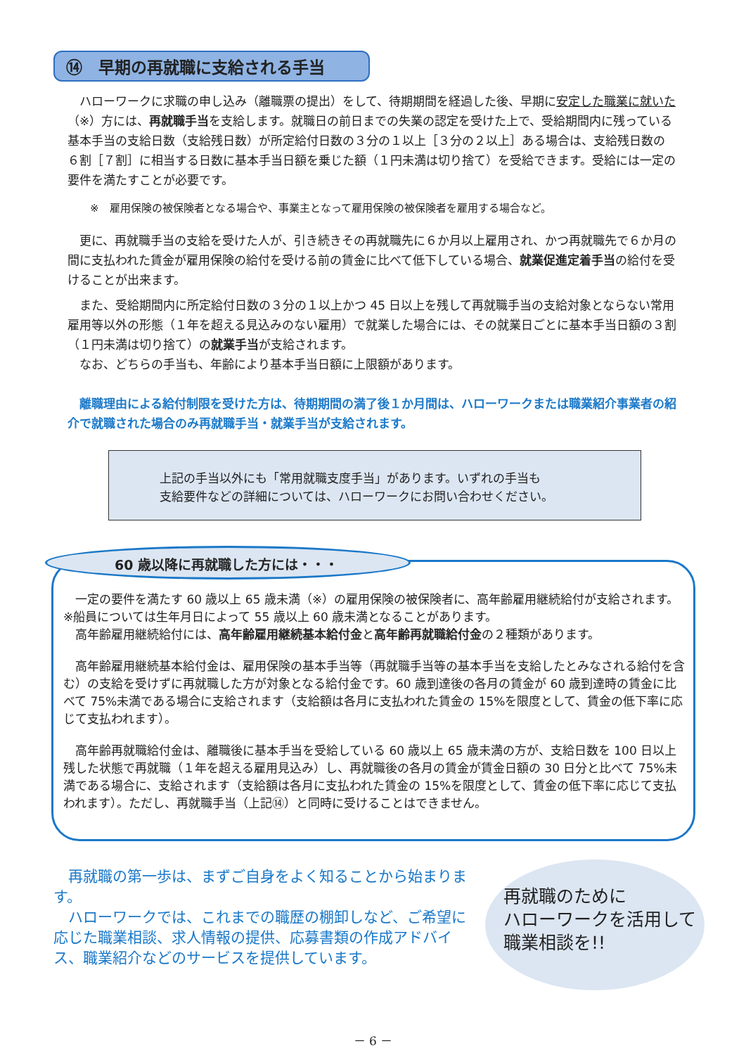⑭　早期の再就職に支給される手当
　ハローワークに求職の申し込み（離職票の提出）をして、待期期間を経過した後、早期に安定した職業に就いた（※）方には、再就職手当を支給します。就職日の前日までの失業の認定を受けた上で、受給期間内に残っている基本手当の支給日数（支給残日数）が所定給付日数の３分の１以上［３分の２以上］ある場合は、支給残日数の６割［７割］に相当する日数に基本手当日額を乗じた額（１円未満は切り捨て）を受給できます。受給には一定の要件を満たすことが必要です。
※　雇用保険の被保険者となる場合や、事業主となって雇用保険の被保険者を雇用する場合など。
　更に、再就職手当の支給を受けた人が、引き続きその再就職先に６か月以上雇用され、かつ再就職先で６か月の間に支払われた賃金が雇用保険の給付を受ける前の賃金に比べて低下している場合、就業促進定着手当の給付を受けることが出来ます。
　また、受給期間内に所定給付日数の３分の１以上かつ 45 日以上を残して再就職手当の支給対象とならない常用雇用等以外の形態（１年を超える見込みのない雇用）で就業した場合には、その就業日ごとに基本手当日額の３割（１円未満は切り捨て）の就業手当が支給されます。
　なお、どちらの手当も、年齢により基本手当日額に上限額があります。
　離職理由による給付制限を受けた方は、待期期間の満了後１か月間は、ハローワークまたは職業紹介事業者の紹介で就職された場合のみ再就職手当・就業手当が支給されます。
上記の手当以外にも「常用就職支度手当」があります。いずれの手当も
支給要件などの詳細については、ハローワークにお問い合わせください。
60 歳以降に再就職した方には・・・
　一定の要件を満たす 60 歳以上 65 歳未満（※）の雇用保険の被保険者に、高年齢雇用継続給付が支給されます。　※船員については生年月日によって 55 歳以上 60 歳未満となることがあります。
　高年齢雇用継続給付には、高年齢雇用継続基本給付金と高年齢再就職給付金の２種類があります。
　高年齢雇用継続基本給付金は、雇用保険の基本手当等（再就職手当等の基本手当を支給したとみなされる給付を含む）の支給を受けずに再就職した方が対象となる給付金です。60 歳到達後の各月の賃金が 60 歳到達時の賃金に比べて 75%未満である場合に支給されます（支給額は各月に支払われた賃金の 15%を限度として、賃金の低下率に応じて支払われます）。
　高年齢再就職給付金は、離職後に基本手当を受給している 60 歳以上 65 歳未満の方が、支給日数を 100 日以上残した状態で再就職（１年を超える雇用見込み）し、再就職後の各月の賃金が賃金日額の 30 日分と比べて 75%未満である場合に、支給されます（支給額は各月に支払われた賃金の 15%を限度として、賃金の低下率に応じて支払われます）。ただし、再就職手当（上記⑭）と同時に受けることはできません。
　再就職の第一歩は、まずご自身をよく知ることから始まります。
　ハローワークでは、これまでの職歴の棚卸しなど、ご希望に応じた職業相談、求人情報の提供、応募書類の作成アドバイス、職業紹介などのサービスを提供しています。
再就職のために
ハローワークを活用して
職業相談を!!
－ 6 －